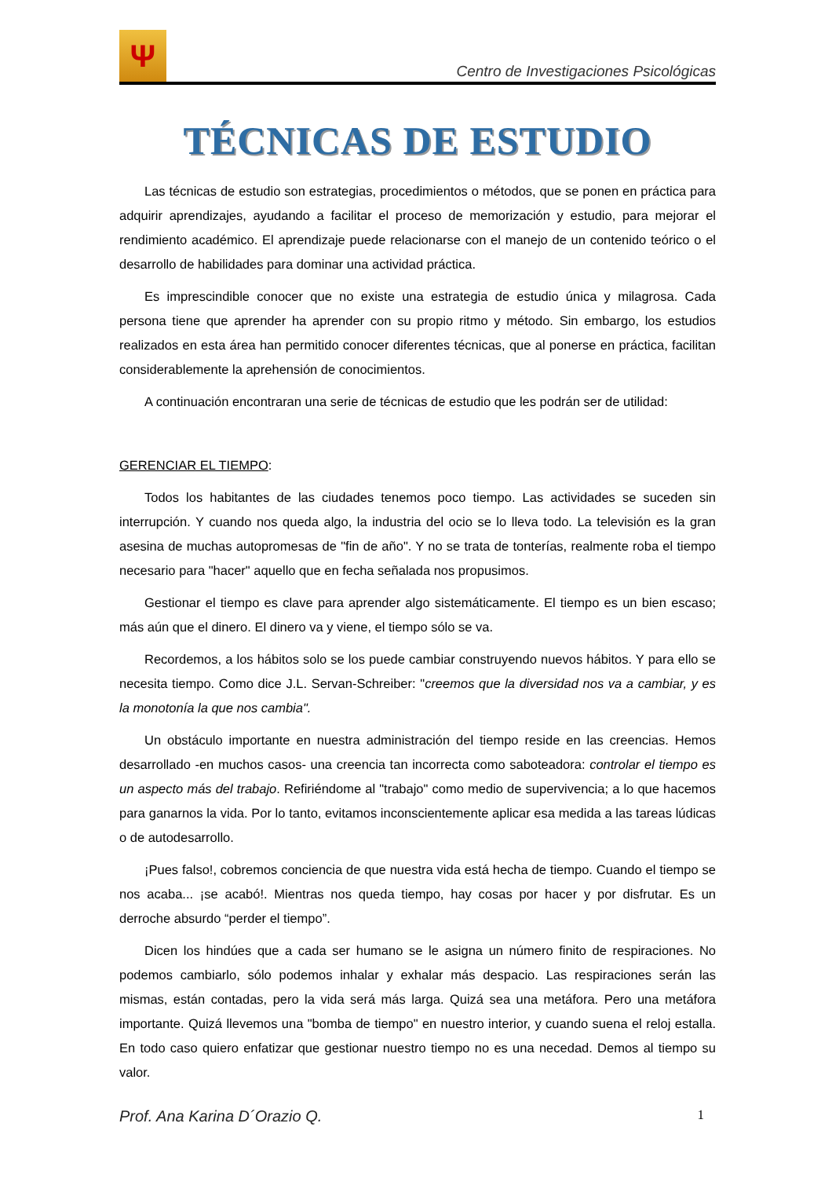Ψ
Centro de Investigaciones Psicológicas
TÉCNICAS DE ESTUDIO
Las técnicas de estudio son estrategias, procedimientos o métodos, que se ponen en práctica para adquirir aprendizajes, ayudando a facilitar el proceso de memorización y estudio, para mejorar el rendimiento académico. El aprendizaje puede relacionarse con el manejo de un contenido teórico o el desarrollo de habilidades para dominar una actividad práctica.
Es imprescindible conocer que no existe una estrategia de estudio única y milagrosa. Cada persona tiene que aprender ha aprender con su propio ritmo y método. Sin embargo, los estudios realizados en esta área han permitido conocer diferentes técnicas, que al ponerse en práctica, facilitan considerablemente la aprehensión de conocimientos.
A continuación encontraran una serie de técnicas de estudio que les podrán ser de utilidad:
GERENCIAR EL TIEMPO:
Todos los habitantes de las ciudades tenemos poco tiempo. Las actividades se suceden sin interrupción. Y cuando nos queda algo, la industria del ocio se lo lleva todo. La televisión es la gran asesina de muchas autopromesas de "fin de año". Y no se trata de tonterías, realmente roba el tiempo necesario para "hacer" aquello que en fecha señalada nos propusimos.
Gestionar el tiempo es clave para aprender algo sistemáticamente. El tiempo es un bien escaso; más aún que el dinero. El dinero va y viene, el tiempo sólo se va.
Recordemos, a los hábitos solo se los puede cambiar construyendo nuevos hábitos. Y para ello se necesita tiempo. Como dice J.L. Servan-Schreiber: "creemos que la diversidad nos va a cambiar, y es la monotonía la que nos cambia".
Un obstáculo importante en nuestra administración del tiempo reside en las creencias. Hemos desarrollado -en muchos casos- una creencia tan incorrecta como saboteadora: controlar el tiempo es un aspecto más del trabajo. Refiriéndome al "trabajo" como medio de supervivencia; a lo que hacemos para ganarnos la vida. Por lo tanto, evitamos inconscientemente aplicar esa medida a las tareas lúdicas o de autodesarrollo.
¡Pues falso!, cobremos conciencia de que nuestra vida está hecha de tiempo. Cuando el tiempo se nos acaba... ¡se acabó!. Mientras nos queda tiempo, hay cosas por hacer y por disfrutar. Es un derroche absurdo “perder el tiempo”.
Dicen los hindúes que a cada ser humano se le asigna un número finito de respiraciones. No podemos cambiarlo, sólo podemos inhalar y exhalar más despacio. Las respiraciones serán las mismas, están contadas, pero la vida será más larga. Quizá sea una metáfora. Pero una metáfora importante. Quizá llevemos una "bomba de tiempo" en nuestro interior, y cuando suena el reloj estalla. En todo caso quiero enfatizar que gestionar nuestro tiempo no es una necedad. Demos al tiempo su valor.
Prof. Ana Karina D´Orazio Q. 1